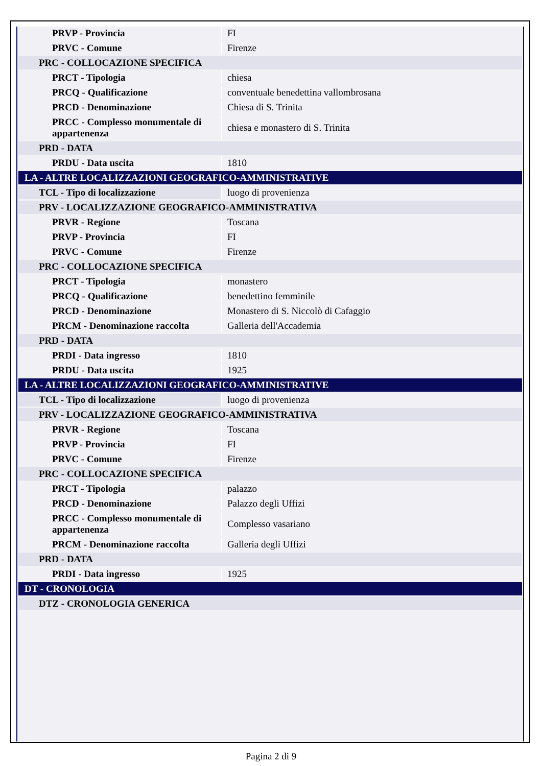| PRVP - Provincia | FI |
| PRVC - Comune | Firenze |
| PRC - COLLOCAZIONE SPECIFICA | |
| PRCT - Tipologia | chiesa |
| PRCQ - Qualificazione | conventuale benedettina vallombrosana |
| PRCD - Denominazione | Chiesa di S. Trinita |
| PRCC - Complesso monumentale di appartenenza | chiesa e monastero di S. Trinita |
| PRD - DATA | |
| PRDU - Data uscita | 1810 |
| LA - ALTRE LOCALIZZAZIONI GEOGRAFICO-AMMINISTRATIVE | |
| TCL - Tipo di localizzazione | luogo di provenienza |
| PRV - LOCALIZZAZIONE GEOGRAFICO-AMMINISTRATIVA | |
| PRVR - Regione | Toscana |
| PRVP - Provincia | FI |
| PRVC - Comune | Firenze |
| PRC - COLLOCAZIONE SPECIFICA | |
| PRCT - Tipologia | monastero |
| PRCQ - Qualificazione | benedettino femminile |
| PRCD - Denominazione | Monastero di S. Niccolò di Cafaggio |
| PRCM - Denominazione raccolta | Galleria dell'Accademia |
| PRD - DATA | |
| PRDI - Data ingresso | 1810 |
| PRDU - Data uscita | 1925 |
| LA - ALTRE LOCALIZZAZIONI GEOGRAFICO-AMMINISTRATIVE | |
| TCL - Tipo di localizzazione | luogo di provenienza |
| PRV - LOCALIZZAZIONE GEOGRAFICO-AMMINISTRATIVA | |
| PRVR - Regione | Toscana |
| PRVP - Provincia | FI |
| PRVC - Comune | Firenze |
| PRC - COLLOCAZIONE SPECIFICA | |
| PRCT - Tipologia | palazzo |
| PRCD - Denominazione | Palazzo degli Uffizi |
| PRCC - Complesso monumentale di appartenenza | Complesso vasariano |
| PRCM - Denominazione raccolta | Galleria degli Uffizi |
| PRD - DATA | |
| PRDI - Data ingresso | 1925 |
| DT - CRONOLOGIA | |
| DTZ - CRONOLOGIA GENERICA | |
Pagina 2 di 9